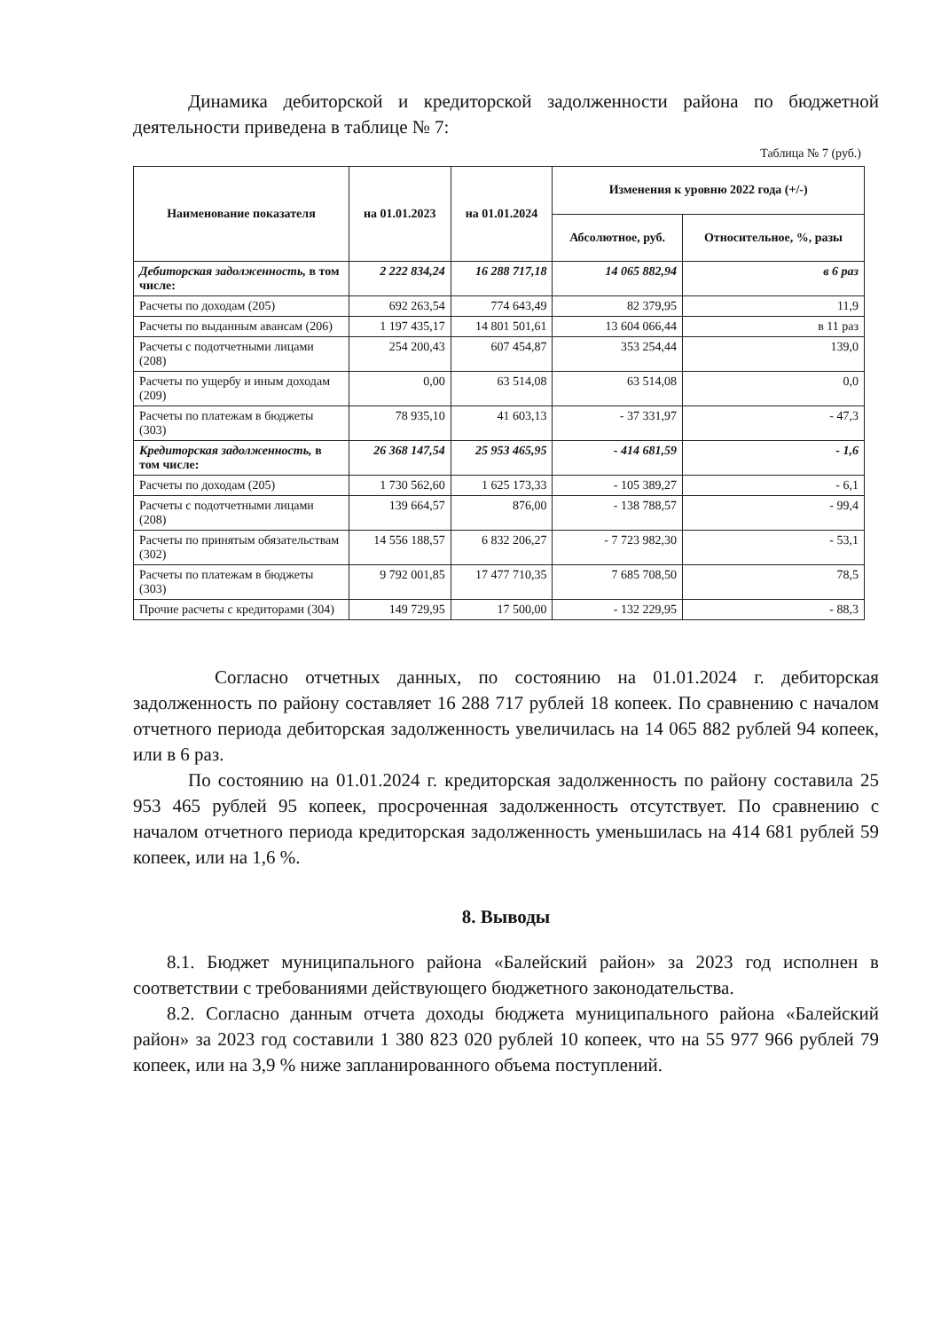Динамика дебиторской и кредиторской задолженности района по бюджетной деятельности приведена в таблице № 7:
Таблица № 7 (руб.)
| Наименование показателя | на 01.01.2023 | на 01.01.2024 | Изменения к уровню 2022 года (+/-) | |
| --- | --- | --- | --- | --- |
| | | | Абсолютное, руб. | Относительное, %, разы |
| Дебиторская задолженность, в том числе: | 2 222 834,24 | 16 288 717,18 | 14 065 882,94 | в 6 раз |
| Расчеты по доходам (205) | 692 263,54 | 774 643,49 | 82 379,95 | 11,9 |
| Расчеты по выданным авансам (206) | 1 197 435,17 | 14 801 501,61 | 13 604 066,44 | в 11 раз |
| Расчеты с подотчетными лицами (208) | 254 200,43 | 607 454,87 | 353 254,44 | 139,0 |
| Расчеты по ущербу и иным доходам (209) | 0,00 | 63 514,08 | 63 514,08 | 0,0 |
| Расчеты по платежам в бюджеты (303) | 78 935,10 | 41 603,13 | - 37 331,97 | - 47,3 |
| Кредиторская задолженность, в том числе: | 26 368 147,54 | 25 953 465,95 | - 414 681,59 | - 1,6 |
| Расчеты по доходам (205) | 1 730 562,60 | 1 625 173,33 | - 105 389,27 | - 6,1 |
| Расчеты с подотчетными лицами (208) | 139 664,57 | 876,00 | - 138 788,57 | - 99,4 |
| Расчеты по принятым обязательствам (302) | 14 556 188,57 | 6 832 206,27 | - 7 723 982,30 | - 53,1 |
| Расчеты по платежам в бюджеты (303) | 9 792 001,85 | 17 477 710,35 | 7 685 708,50 | 78,5 |
| Прочие расчеты с кредиторами (304) | 149 729,95 | 17 500,00 | - 132 229,95 | - 88,3 |
Согласно отчетных данных, по состоянию на 01.01.2024 г. дебиторская задолженность по району составляет 16 288 717 рублей 18 копеек. По сравнению с началом отчетного периода дебиторская задолженность увеличилась на 14 065 882 рублей 94 копеек, или в 6 раз.
По состоянию на 01.01.2024 г. кредиторская задолженность по району составила 25 953 465 рублей 95 копеек, просроченная задолженность отсутствует. По сравнению с началом отчетного периода кредиторская задолженность уменьшилась на 414 681 рублей 59 копеек, или на 1,6 %.
8. Выводы
8.1. Бюджет муниципального района «Балейский район» за 2023 год исполнен в соответствии с требованиями действующего бюджетного законодательства.
8.2. Согласно данным отчета доходы бюджета муниципального района «Балейский район» за 2023 год составили 1 380 823 020 рублей 10 копеек, что на 55 977 966 рублей 79 копеек, или на 3,9 % ниже запланированного объема поступлений.